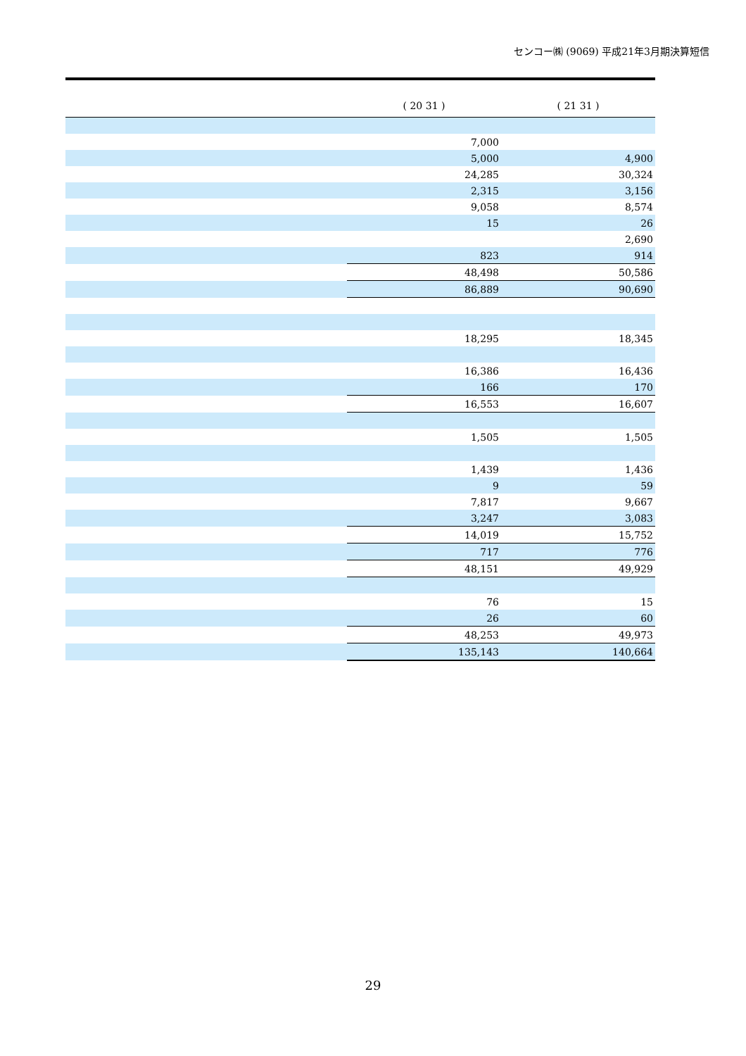センコー㈱ (9069) 平成21年3月期決算短信
| | ( 20 31 ) | ( 21 31 ) |
| --- | --- | --- |
| | 7,000 | |
| | 5,000 | 4,900 |
| | 24,285 | 30,324 |
| | 2,315 | 3,156 |
| | 9,058 | 8,574 |
| | 15 | 26 |
| | | 2,690 |
| | 823 | 914 |
| | 48,498 | 50,586 |
| | 86,889 | 90,690 |
| | 18,295 | 18,345 |
| | 16,386 | 16,436 |
| | 166 | 170 |
| | 16,553 | 16,607 |
| | 1,505 | 1,505 |
| | 1,439 | 1,436 |
| | 9 | 59 |
| | 7,817 | 9,667 |
| | 3,247 | 3,083 |
| | 14,019 | 15,752 |
| | 717 | 776 |
| | 48,151 | 49,929 |
| | 76 | 15 |
| | 26 | 60 |
| | 48,253 | 49,973 |
| | 135,143 | 140,664 |
29